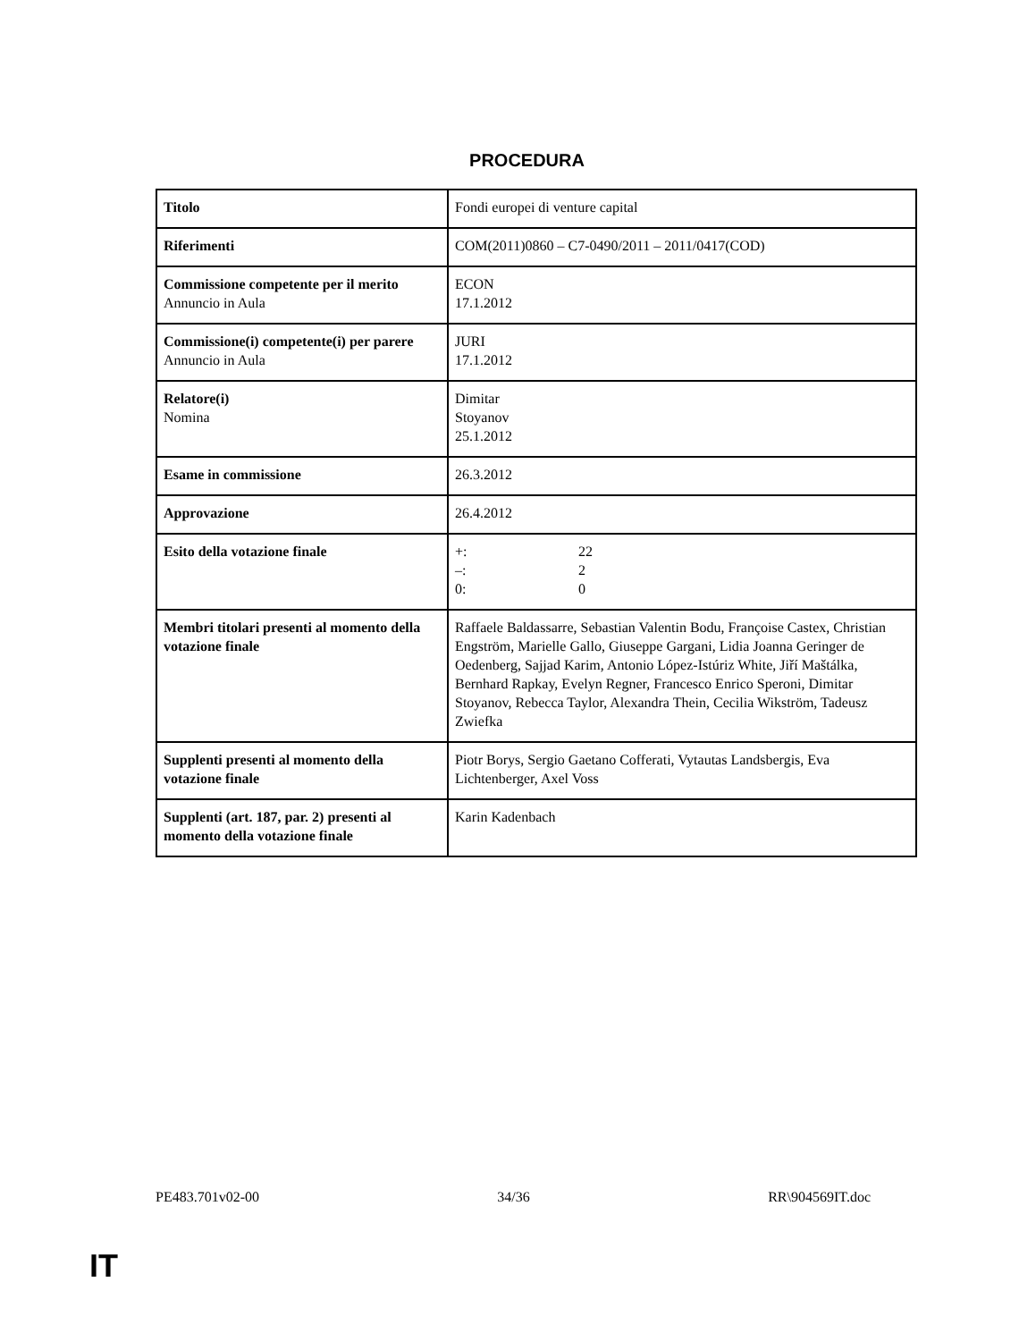PROCEDURA
| Titolo | Fondi europei di venture capital |
| Riferimenti | COM(2011)0860 – C7-0490/2011 – 2011/0417(COD) |
| Commissione competente per il merito Annuncio in Aula | ECON 17.1.2012 |
| Commissione(i) competente(i) per parere Annuncio in Aula | JURI 17.1.2012 |
| Relatore(i) Nomina | Dimitar Stoyanov 25.1.2012 |
| Esame in commissione | 26.3.2012 |
| Approvazione | 26.4.2012 |
| Esito della votazione finale | +: 22 –: 2 0: 0 |
| Membri titolari presenti al momento della votazione finale | Raffaele Baldassarre, Sebastian Valentin Bodu, Françoise Castex, Christian Engström, Marielle Gallo, Giuseppe Gargani, Lidia Joanna Geringer de Oedenberg, Sajjad Karim, Antonio López-Istúriz White, Jiří Maštálka, Bernhard Rapkay, Evelyn Regner, Francesco Enrico Speroni, Dimitar Stoyanov, Rebecca Taylor, Alexandra Thein, Cecilia Wikström, Tadeusz Zwiefka |
| Supplenti presenti al momento della votazione finale | Piotr Borys, Sergio Gaetano Cofferati, Vytautas Landsbergis, Eva Lichtenberger, Axel Voss |
| Supplenti (art. 187, par. 2) presenti al momento della votazione finale | Karin Kadenbach |
PE483.701v02-00 34/36 RR\904569IT.doc
IT